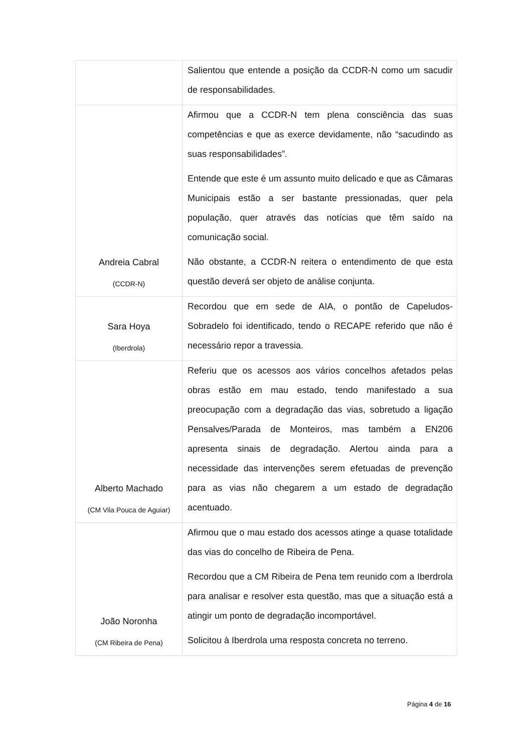| | Salientou que entende a posição da CCDR-N como um sacudir de responsabilidades. |
| Andreia Cabral (CCDR-N) | Afirmou que a CCDR-N tem plena consciência das suas competências e que as exerce devidamente, não “sacudindo as suas responsabilidades”. Entende que este é um assunto muito delicado e que as Câmaras Municipais estão a ser bastante pressionadas, quer pela população, quer através das notícias que têm saído na comunicação social. Não obstante, a CCDR-N reitera o entendimento de que esta questão deverá ser objeto de análise conjunta. |
| Sara Hoya (Iberdrola) | Recordou que em sede de AIA, o pontão de Capeludos-Sobradelo foi identificado, tendo o RECAPE referido que não é necessário repor a travessia. |
| Alberto Machado (CM Vila Pouca de Aguiar) | Referiu que os acessos aos vários concelhos afetados pelas obras estão em mau estado, tendo manifestado a sua preocupação com a degradação das vias, sobretudo a ligação Pensalves/Parada de Monteiros, mas também a EN206 apresenta sinais de degradação. Alertou ainda para a necessidade das intervenções serem efetuadas de prevenção para as vias não chegarem a um estado de degradação acentuado. |
| João Noronha (CM Ribeira de Pena) | Afirmou que o mau estado dos acessos atinge a quase totalidade das vias do concelho de Ribeira de Pena. Recordou que a CM Ribeira de Pena tem reunido com a Iberdrola para analisar e resolver esta questão, mas que a situação está a atingir um ponto de degradação incomportável. Solicitou à Iberdrola uma resposta concreta no terreno. |
Página 4 de 16